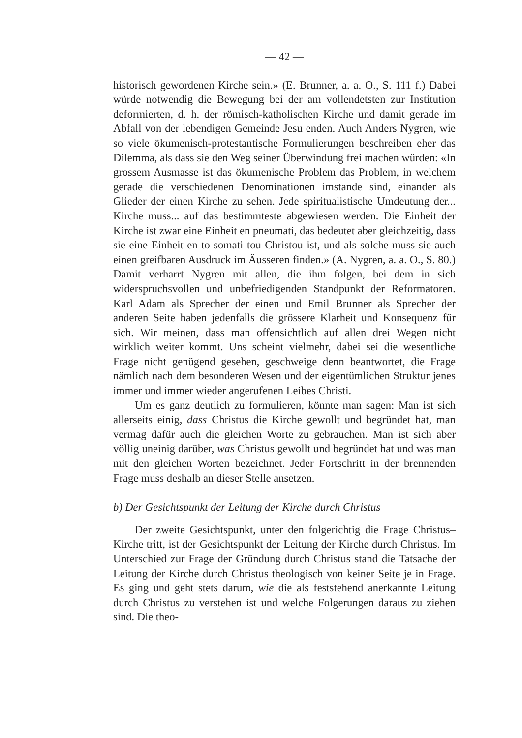— 42 —
historisch gewordenen Kirche sein.» (E. Brunner, a. a. O., S. 111 f.) Dabei würde notwendig die Bewegung bei der am vollendetsten zur Institution deformierten, d. h. der römisch-katholischen Kirche und damit gerade im Abfall von der lebendigen Gemeinde Jesu enden. Auch Anders Nygren, wie so viele ökumenisch-protestantische Formulierungen beschreiben eher das Dilemma, als dass sie den Weg seiner Überwindung frei machen würden: «In grossem Ausmasse ist das ökumenische Problem das Problem, in welchem gerade die verschiedenen Denominationen imstande sind, einander als Glieder der einen Kirche zu sehen. Jede spiritualistische Umdeutung der... Kirche muss... auf das bestimmteste abgewiesen werden. Die Einheit der Kirche ist zwar eine Einheit en pneumati, das bedeutet aber gleichzeitig, dass sie eine Einheit en to somati tou Christou ist, und als solche muss sie auch einen greifbaren Ausdruck im Äusseren finden.» (A. Nygren, a. a. O., S. 80.) Damit verharrt Nygren mit allen, die ihm folgen, bei dem in sich widerspruchsvollen und unbefriedigenden Standpunkt der Reformatoren. Karl Adam als Sprecher der einen und Emil Brunner als Sprecher der anderen Seite haben jedenfalls die grössere Klarheit und Konsequenz für sich. Wir meinen, dass man offensichtlich auf allen drei Wegen nicht wirklich weiter kommt. Uns scheint vielmehr, dabei sei die wesentliche Frage nicht genügend gesehen, geschweige denn beantwortet, die Frage nämlich nach dem besonderen Wesen und der eigentümlichen Struktur jenes immer und immer wieder angerufenen Leibes Christi.
Um es ganz deutlich zu formulieren, könnte man sagen: Man ist sich allerseits einig, dass Christus die Kirche gewollt und begründet hat, man vermag dafür auch die gleichen Worte zu gebrauchen. Man ist sich aber völlig uneinig darüber, was Christus gewollt und begründet hat und was man mit den gleichen Worten bezeichnet. Jeder Fortschritt in der brennenden Frage muss deshalb an dieser Stelle ansetzen.
b) Der Gesichtspunkt der Leitung der Kirche durch Christus
Der zweite Gesichtspunkt, unter den folgerichtig die Frage Christus–Kirche tritt, ist der Gesichtspunkt der Leitung der Kirche durch Christus. Im Unterschied zur Frage der Gründung durch Christus stand die Tatsache der Leitung der Kirche durch Christus theologisch von keiner Seite je in Frage. Es ging und geht stets darum, wie die als feststehend anerkannte Leitung durch Christus zu verstehen ist und welche Folgerungen daraus zu ziehen sind. Die theo-